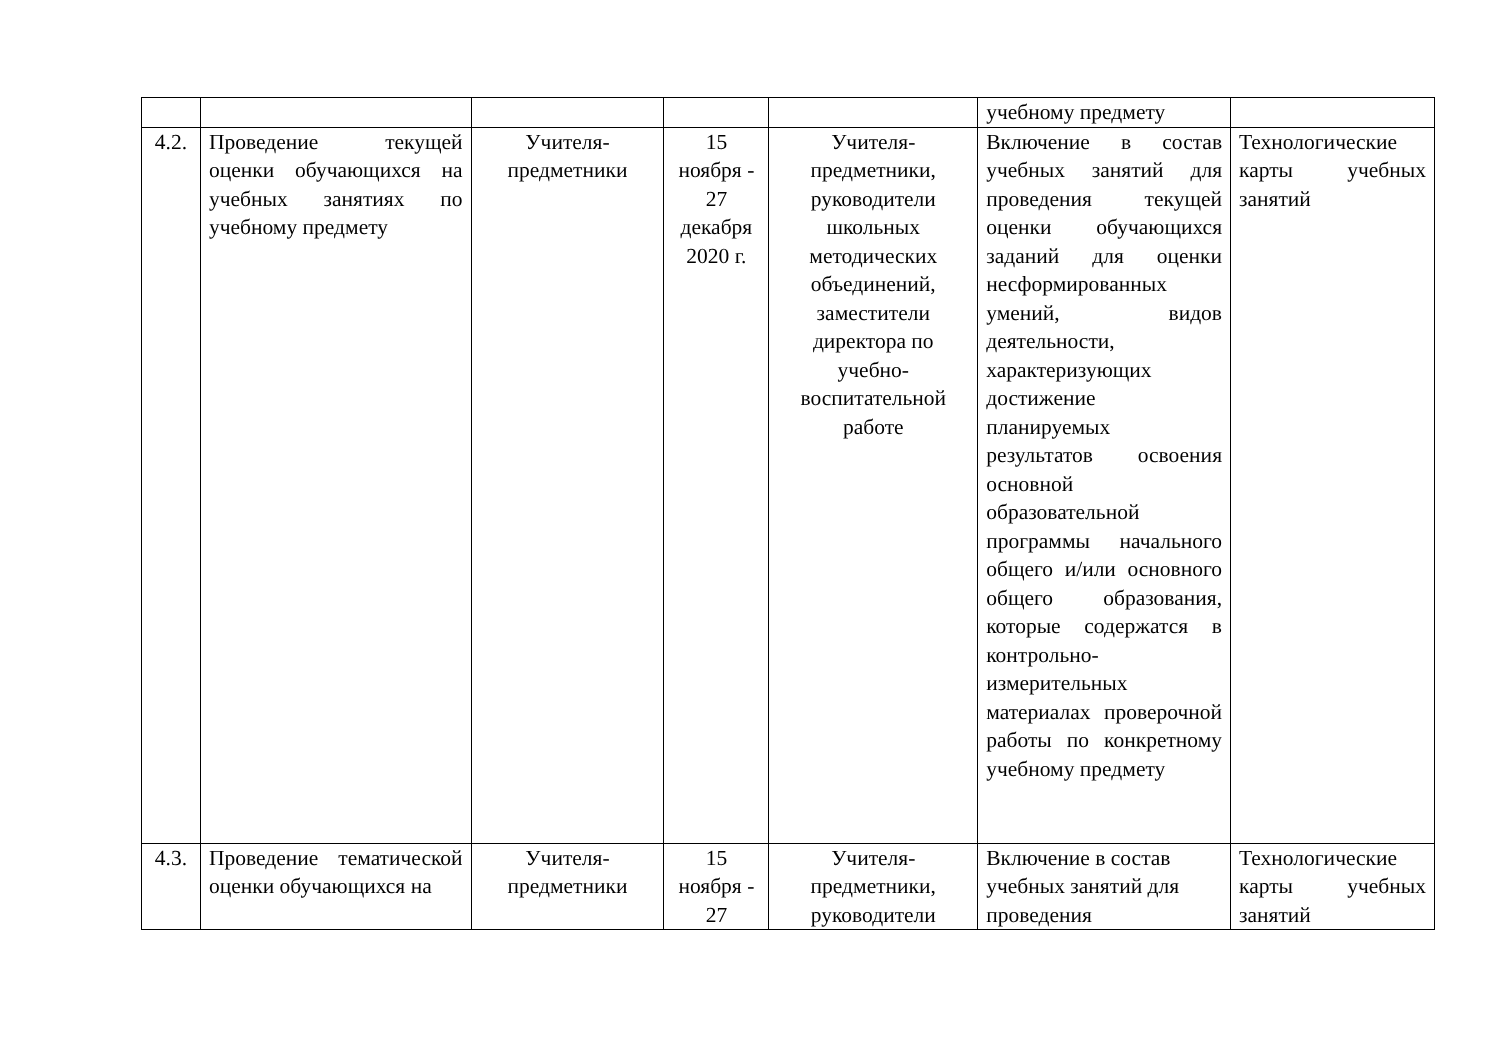| | | | | | учебному предмету | |
| 4.2. | Проведение текущей оценки обучающихся на учебных занятиях по учебному предмету | Учителя-предметники | 15 ноября - 27 декабря 2020 г. | Учителя-предметники, руководители школьных методических объединений, заместители директора по учебно-воспитательной работе | Включение в состав учебных занятий для проведения текущей оценки обучающихся заданий для оценки несформированных умений, видов деятельности, характеризующих достижение планируемых результатов освоения основной образовательной программы начального общего и/или основного общего образования, которые содержатся в контрольно-измерительных материалах проверочной работы по конкретному учебному предмету | Технологические карты учебных занятий |
| 4.3. | Проведение тематической оценки обучающихся на | Учителя-предметники | 15 ноября - 27 | Учителя-предметники, руководители | Включение в состав учебных занятий для проведения | Технологические карты учебных занятий |